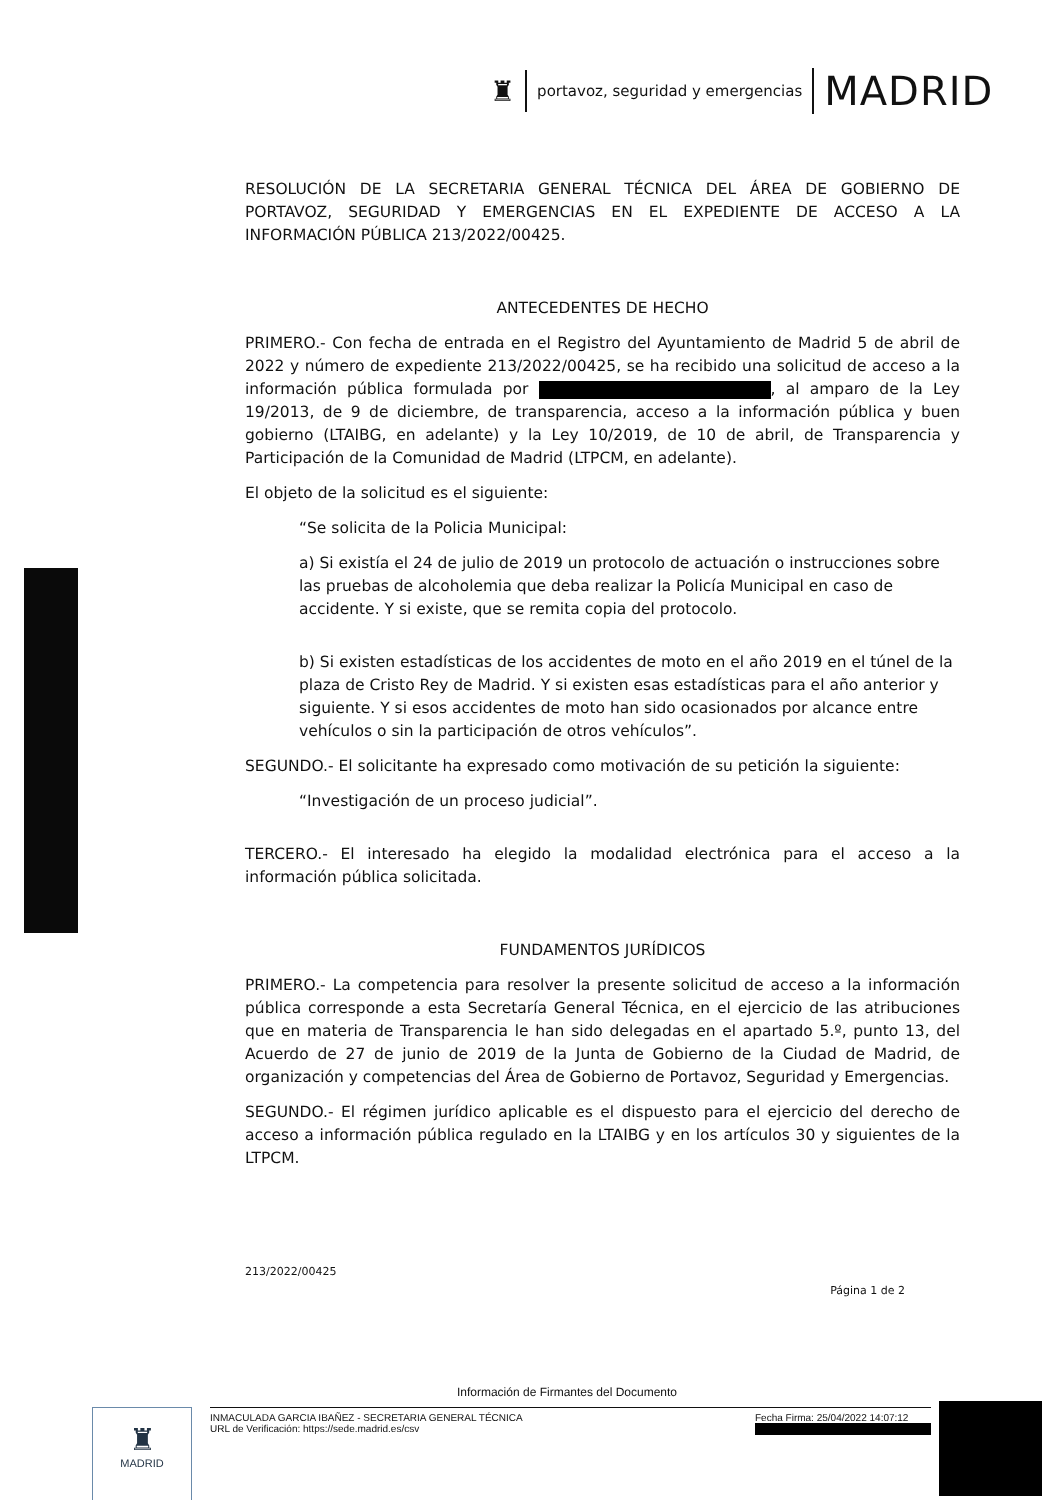♜
portavoz, seguridad y emergencias
MADRID
RESOLUCIÓN DE LA SECRETARIA GENERAL TÉCNICA DEL ÁREA DE GOBIERNO DE PORTAVOZ, SEGURIDAD Y EMERGENCIAS EN EL EXPEDIENTE DE ACCESO A LA INFORMACIÓN PÚBLICA 213/2022/00425.
ANTECEDENTES DE HECHO
PRIMERO.- Con fecha de entrada en el Registro del Ayuntamiento de Madrid 5 de abril de 2022 y número de expediente 213/2022/00425, se ha recibido una solicitud de acceso a la información pública formulada por , al amparo de la Ley 19/2013, de 9 de diciembre, de transparencia, acceso a la información pública y buen gobierno (LTAIBG, en adelante) y la Ley 10/2019, de 10 de abril, de Transparencia y Participación de la Comunidad de Madrid (LTPCM, en adelante).
El objeto de la solicitud es el siguiente:
“Se solicita de la Policia Municipal:
a) Si existía el 24 de julio de 2019 un protocolo de actuación o instrucciones sobre las pruebas de alcoholemia que deba realizar la Policía Municipal en caso de accidente. Y si existe, que se remita copia del protocolo.
b) Si existen estadísticas de los accidentes de moto en el año 2019 en el túnel de la plaza de Cristo Rey de Madrid. Y si existen esas estadísticas para el año anterior y siguiente. Y si esos accidentes de moto han sido ocasionados por alcance entre vehículos o sin la participación de otros vehículos”.
SEGUNDO.- El solicitante ha expresado como motivación de su petición la siguiente:
“Investigación de un proceso judicial”.
TERCERO.- El interesado ha elegido la modalidad electrónica para el acceso a la información pública solicitada.
FUNDAMENTOS JURÍDICOS
PRIMERO.- La competencia para resolver la presente solicitud de acceso a la información pública corresponde a esta Secretaría General Técnica, en el ejercicio de las atribuciones que en materia de Transparencia le han sido delegadas en el apartado 5.º, punto 13, del Acuerdo de 27 de junio de 2019 de la Junta de Gobierno de la Ciudad de Madrid, de organización y competencias del Área de Gobierno de Portavoz, Seguridad y Emergencias.
SEGUNDO.- El régimen jurídico aplicable es el dispuesto para el ejercicio del derecho de acceso a información pública regulado en la LTAIBG y en los artículos 30 y siguientes de la LTPCM.
213/2022/00425
Página 1 de 2
Información de Firmantes del Documento
♜
MADRID
INMACULADA GARCIA IBAÑEZ - SECRETARIA GENERAL TÉCNICA
URL de Verificación: https://sede.madrid.es/csv
Fecha Firma: 25/04/2022 14:07:12